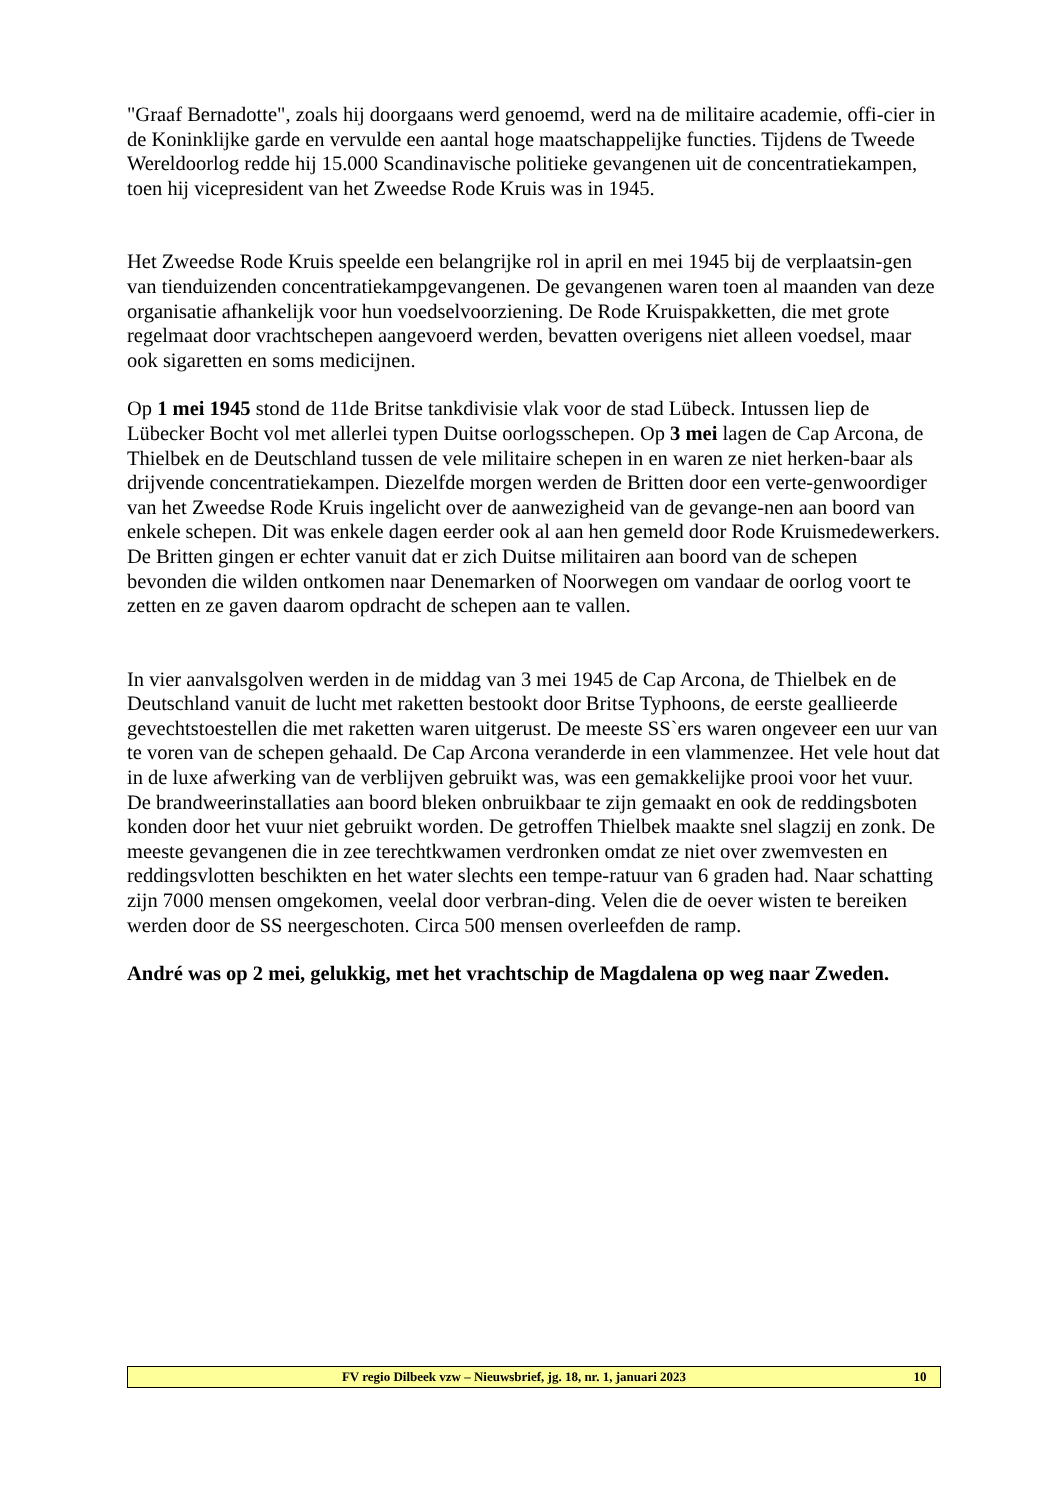"Graaf Bernadotte", zoals hij doorgaans werd genoemd, werd na de militaire academie, offi-cier in de Koninklijke garde en vervulde een aantal hoge maatschappelijke functies. Tijdens de Tweede Wereldoorlog redde hij 15.000 Scandinavische politieke gevangenen uit de concentratiekampen, toen hij vicepresident van het Zweedse Rode Kruis was in 1945.
Het Zweedse Rode Kruis speelde een belangrijke rol in april en mei 1945 bij de verplaatsin-gen van tienduizenden concentratiekampgevangenen. De gevangenen waren toen al maanden van deze organisatie afhankelijk voor hun voedselvoorziening. De Rode Kruispakketten, die met grote regelmaat door vrachtschepen aangevoerd werden, bevatten overigens niet alleen voedsel, maar ook sigaretten en soms medicijnen.
Op 1 mei 1945 stond de 11de Britse tankdivisie vlak voor de stad Lübeck. Intussen liep de Lübecker Bocht vol met allerlei typen Duitse oorlogsschepen. Op 3 mei lagen de Cap Arcona, de Thielbek en de Deutschland tussen de vele militaire schepen in en waren ze niet herken-baar als drijvende concentratiekampen. Diezelfde morgen werden de Britten door een verte-genwoordiger van het Zweedse Rode Kruis ingelicht over de aanwezigheid van de gevange-nen aan boord van enkele schepen. Dit was enkele dagen eerder ook al aan hen gemeld door Rode Kruismedewerkers. De Britten gingen er echter vanuit dat er zich Duitse militairen aan boord van de schepen bevonden die wilden ontkomen naar Denemarken of Noorwegen om vandaar de oorlog voort te zetten en ze gaven daarom opdracht de schepen aan te vallen.
In vier aanvalsgolven werden in de middag van 3 mei 1945 de Cap Arcona, de Thielbek en de Deutschland vanuit de lucht met raketten bestookt door Britse Typhoons, de eerste geallieerde gevechtstoestellen die met raketten waren uitgerust. De meeste SS`ers waren ongeveer een uur van te voren van de schepen gehaald. De Cap Arcona veranderde in een vlammenzee. Het vele hout dat in de luxe afwerking van de verblijven gebruikt was, was een gemakkelijke prooi voor het vuur. De brandweerinstallaties aan boord bleken onbruikbaar te zijn gemaakt en ook de reddingsboten konden door het vuur niet gebruikt worden. De getroffen Thielbek maakte snel slagzij en zonk. De meeste gevangenen die in zee terechtkwamen verdronken omdat ze niet over zwemvesten en reddingsvlotten beschikten en het water slechts een tempe-ratuur van 6 graden had. Naar schatting zijn 7000 mensen omgekomen, veelal door verbran-ding. Velen die de oever wisten te bereiken werden door de SS neergeschoten. Circa 500 mensen overleefden de ramp.
André was op 2 mei, gelukkig, met het vrachtschip de Magdalena op weg naar Zweden.
FV regio Dilbeek vzw – Nieuwsbrief, jg. 18, nr. 1, januari 2023 10